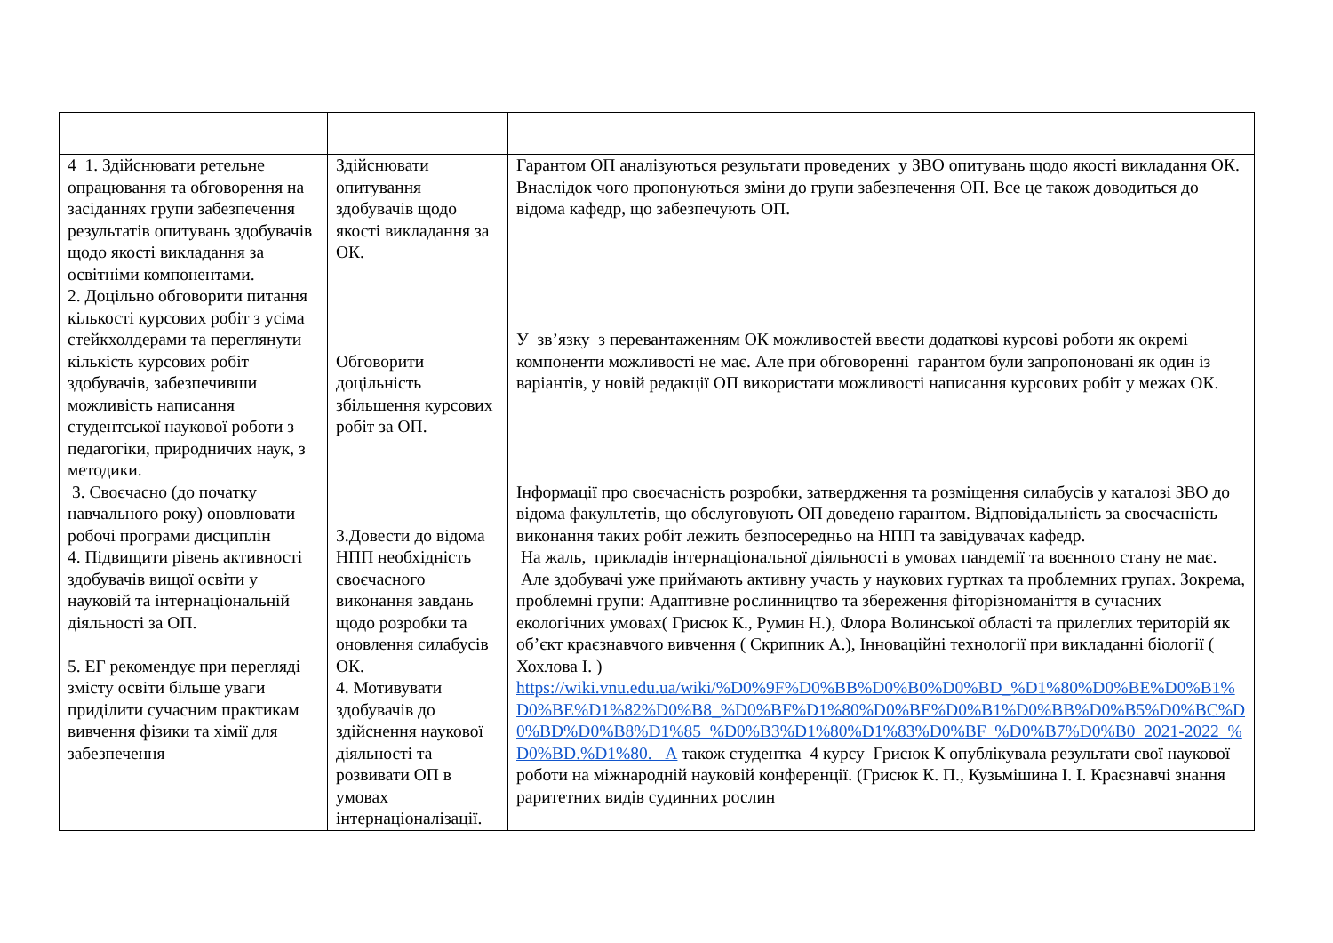| 4 1. Здійснювати ретельне опрацювання та обговорення на засіданнях групи забезпечення результатів опитувань здобувачів щодо якості викладання за освітніми компонентами. 2. Доцільно обговорити питання кількості курсових робіт з усіма стейкхолдерами та переглянути кількість курсових робіт здобувачів, забезпечивши можливість написання студентської наукової роботи з педагогіки, природничих наук, з методики. 3. Своєчасно (до початку навчального року) оновлювати робочі програми дисциплін 4. Підвищити рівень активності здобувачів вищої освіти у науковій та інтернаціональній діяльності за ОП. 5. ЕГ рекомендує при перегляді змісту освіти більше уваги приділити сучасним практикам вивчення фізики та хімії для забезпечення | Здійснювати опитування здобувачів щодо якості викладання за ОК. Обговорити доцільність збільшення курсових робіт за ОП. 3.Довести до відома НПП необхідність своєчасного виконання завдань щодо розробки та оновлення силабусів ОК. 4. Мотивувати здобувачів до здійснення наукової діяльності та розвивати ОП в умовах інтернаціоналізації. | Гарантом ОП аналізуються результати проведених у ЗВО опитувань щодо якості викладання ОК. Внаслідок чого пропонуються зміни до групи забезпечення ОП. Все це також доводиться до відома кафедр, що забезпечують ОП. У зв’язку з перевантаженням ОК можливостей ввести додаткові курсові роботи як окремі компоненти можливості не має. Але при обговоренні гарантом були запропоновані як один із варіантів, у новій редакції ОП використати можливості написання курсових робіт у межах ОК. Інформації про своєчасність розробки, затвердження та розміщення силабусів у каталозі ЗВО до відома факультетів, що обслуговують ОП доведено гарантом. Відповідальність за своєчасність виконання таких робіт лежить безпосередньо на НПП та завідувачах кафедр. На жаль, прикладів інтернаціональної діяльності в умовах пандемії та воєнного стану не має. Але здобувачі уже приймають активну участь у наукових гуртках та проблемних групах. Зокрема, проблемні групи: Адаптивне рослинництво та збереження фіторізноманіття в сучасних екологічних умовах( Грисюк К., Румин Н.), Флора Волинської області та прилеглих територій як об’єкт краєзнавчого вивчення ( Скрипник А.), Інноваційні технології при викладанні біології ( Хохлова І. ) https://wiki.vnu.edu.ua/wiki/%D0%9F%D0%BB%D0%B0%D0%BD_%D1%80%D0%BE%D0%B1%D0%BE%D1%82%D0%B8_%D0%BF%D1%80%D0%BE%D0%B1%D0%BB%D0%B5%D0%BC%D0%BD%D0%B8%D1%85_%D0%B3%D1%80%D1%83%D0%BF_%D0%B7%D0%B0_2021-2022_%D0%BD.%D1%80. А також студентка 4 курсу Грисюк К опублікувала результати свої наукової роботи на міжнародній науковій конференції. (Грисюк К. П., Кузьмішина І. І. Краєзнавчі знання раритетних видів судинних рослин |